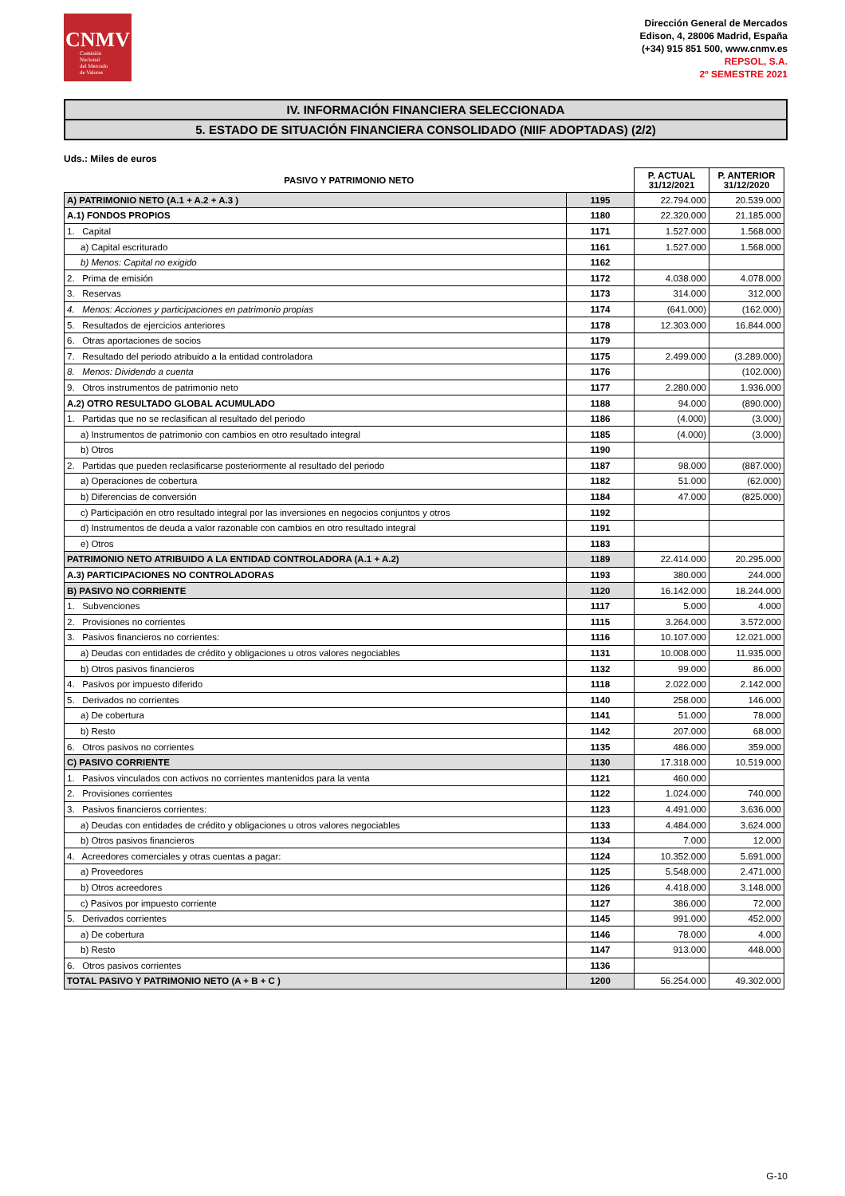CNMV
Comisión
Nacional
del Mercado
de Valores
Dirección General de Mercados
Edison, 4, 28006 Madrid, España
(+34) 915 851 500, www.cnmv.es
REPSOL, S.A.
2º SEMESTRE 2021
IV. INFORMACIÓN FINANCIERA SELECCIONADA
5. ESTADO DE SITUACIÓN FINANCIERA CONSOLIDADO (NIIF ADOPTADAS) (2/2)
Uds.: Miles de euros
| PASIVO Y PATRIMONIO NETO | | P. ACTUAL 31/12/2021 | P. ANTERIOR 31/12/2020 |
| --- | --- | --- | --- |
| A) PATRIMONIO NETO (A.1 + A.2 + A.3 ) | 1195 | 22.794.000 | 20.539.000 |
| A.1) FONDOS PROPIOS | 1180 | 22.320.000 | 21.185.000 |
| 1. Capital | 1171 | 1.527.000 | 1.568.000 |
| a) Capital escriturado | 1161 | 1.527.000 | 1.568.000 |
| b) Menos: Capital no exigido | 1162 | | |
| 2. Prima de emisión | 1172 | 4.038.000 | 4.078.000 |
| 3. Reservas | 1173 | 314.000 | 312.000 |
| 4. Menos: Acciones y participaciones en patrimonio propias | 1174 | (641.000) | (162.000) |
| 5. Resultados de ejercicios anteriores | 1178 | 12.303.000 | 16.844.000 |
| 6. Otras aportaciones de socios | 1179 | | |
| 7. Resultado del periodo atribuido a la entidad controladora | 1175 | 2.499.000 | (3.289.000) |
| 8. Menos: Dividendo a cuenta | 1176 | | (102.000) |
| 9. Otros instrumentos de patrimonio neto | 1177 | 2.280.000 | 1.936.000 |
| A.2) OTRO RESULTADO GLOBAL ACUMULADO | 1188 | 94.000 | (890.000) |
| 1. Partidas que no se reclasifican al resultado del periodo | 1186 | (4.000) | (3.000) |
| a) Instrumentos de patrimonio con cambios en otro resultado integral | 1185 | (4.000) | (3.000) |
| b) Otros | 1190 | | |
| 2. Partidas que pueden reclasificarse posteriormente al resultado del periodo | 1187 | 98.000 | (887.000) |
| a) Operaciones de cobertura | 1182 | 51.000 | (62.000) |
| b) Diferencias de conversión | 1184 | 47.000 | (825.000) |
| c) Participación en otro resultado integral por las inversiones en negocios conjuntos y otros | 1192 | | |
| d) Instrumentos de deuda a valor razonable con cambios en otro resultado integral | 1191 | | |
| e) Otros | 1183 | | |
| PATRIMONIO NETO ATRIBUIDO A LA ENTIDAD CONTROLADORA (A.1 + A.2) | 1189 | 22.414.000 | 20.295.000 |
| A.3) PARTICIPACIONES NO CONTROLADORAS | 1193 | 380.000 | 244.000 |
| B) PASIVO NO CORRIENTE | 1120 | 16.142.000 | 18.244.000 |
| 1. Subvenciones | 1117 | 5.000 | 4.000 |
| 2. Provisiones no corrientes | 1115 | 3.264.000 | 3.572.000 |
| 3. Pasivos financieros no corrientes: | 1116 | 10.107.000 | 12.021.000 |
| a) Deudas con entidades de crédito y obligaciones u otros valores negociables | 1131 | 10.008.000 | 11.935.000 |
| b) Otros pasivos financieros | 1132 | 99.000 | 86.000 |
| 4. Pasivos por impuesto diferido | 1118 | 2.022.000 | 2.142.000 |
| 5. Derivados no corrientes | 1140 | 258.000 | 146.000 |
| a) De cobertura | 1141 | 51.000 | 78.000 |
| b) Resto | 1142 | 207.000 | 68.000 |
| 6. Otros pasivos no corrientes | 1135 | 486.000 | 359.000 |
| C) PASIVO CORRIENTE | 1130 | 17.318.000 | 10.519.000 |
| 1. Pasivos vinculados con activos no corrientes mantenidos para la venta | 1121 | 460.000 | |
| 2. Provisiones corrientes | 1122 | 1.024.000 | 740.000 |
| 3. Pasivos financieros corrientes: | 1123 | 4.491.000 | 3.636.000 |
| a) Deudas con entidades de crédito y obligaciones u otros valores negociables | 1133 | 4.484.000 | 3.624.000 |
| b) Otros pasivos financieros | 1134 | 7.000 | 12.000 |
| 4. Acreedores comerciales y otras cuentas a pagar: | 1124 | 10.352.000 | 5.691.000 |
| a) Proveedores | 1125 | 5.548.000 | 2.471.000 |
| b) Otros acreedores | 1126 | 4.418.000 | 3.148.000 |
| c) Pasivos por impuesto corriente | 1127 | 386.000 | 72.000 |
| 5. Derivados corrientes | 1145 | 991.000 | 452.000 |
| a) De cobertura | 1146 | 78.000 | 4.000 |
| b) Resto | 1147 | 913.000 | 448.000 |
| 6. Otros pasivos corrientes | 1136 | | |
| TOTAL PASIVO Y PATRIMONIO NETO (A + B + C ) | 1200 | 56.254.000 | 49.302.000 |
G-10